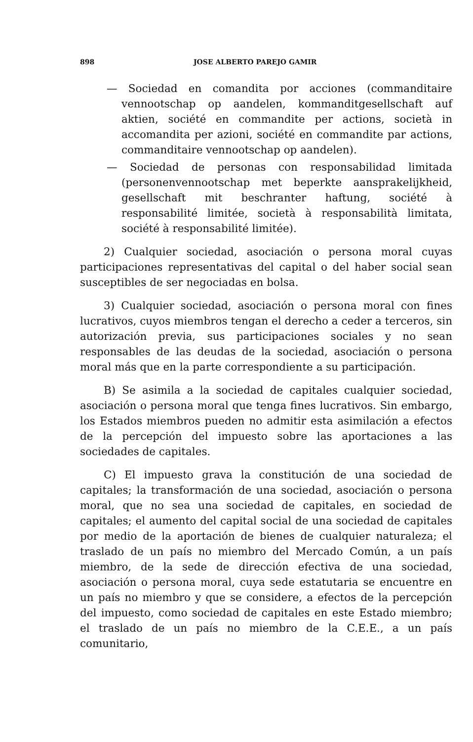898 JOSE ALBERTO PAREJO GAMIR
— Sociedad en comandita por acciones (commanditaire vennootschap op aandelen, kommanditgesellschaft auf aktien, société en commandite per actions, società in accomandita per azioni, société en commandite par actions, commanditaire vennootschap op aandelen).
— Sociedad de personas con responsabilidad limitada (personenvennootschap met beperkte aansprakelijkheid, gesellschaft mit beschranter haftung, société à responsabilité limitée, società à responsabilità limitata, société à responsabilité limitée).
2) Cualquier sociedad, asociación o persona moral cuyas participaciones representativas del capital o del haber social sean susceptibles de ser negociadas en bolsa.
3) Cualquier sociedad, asociación o persona moral con fines lucrativos, cuyos miembros tengan el derecho a ceder a terceros, sin autorización previa, sus participaciones sociales y no sean responsables de las deudas de la sociedad, asociación o persona moral más que en la parte correspondiente a su participación.
B) Se asimila a la sociedad de capitales cualquier sociedad, asociación o persona moral que tenga fines lucrativos. Sin embargo, los Estados miembros pueden no admitir esta asimilación a efectos de la percepción del impuesto sobre las aportaciones a las sociedades de capitales.
C) El impuesto grava la constitución de una sociedad de capitales; la transformación de una sociedad, asociación o persona moral, que no sea una sociedad de capitales, en sociedad de capitales; el aumento del capital social de una sociedad de capitales por medio de la aportación de bienes de cualquier naturaleza; el traslado de un país no miembro del Mercado Común, a un país miembro, de la sede de dirección efectiva de una sociedad, asociación o persona moral, cuya sede estatutaria se encuentre en un país no miembro y que se considere, a efectos de la percepción del impuesto, como sociedad de capitales en este Estado miembro; el traslado de un país no miembro de la C.E.E., a un país comunitario,